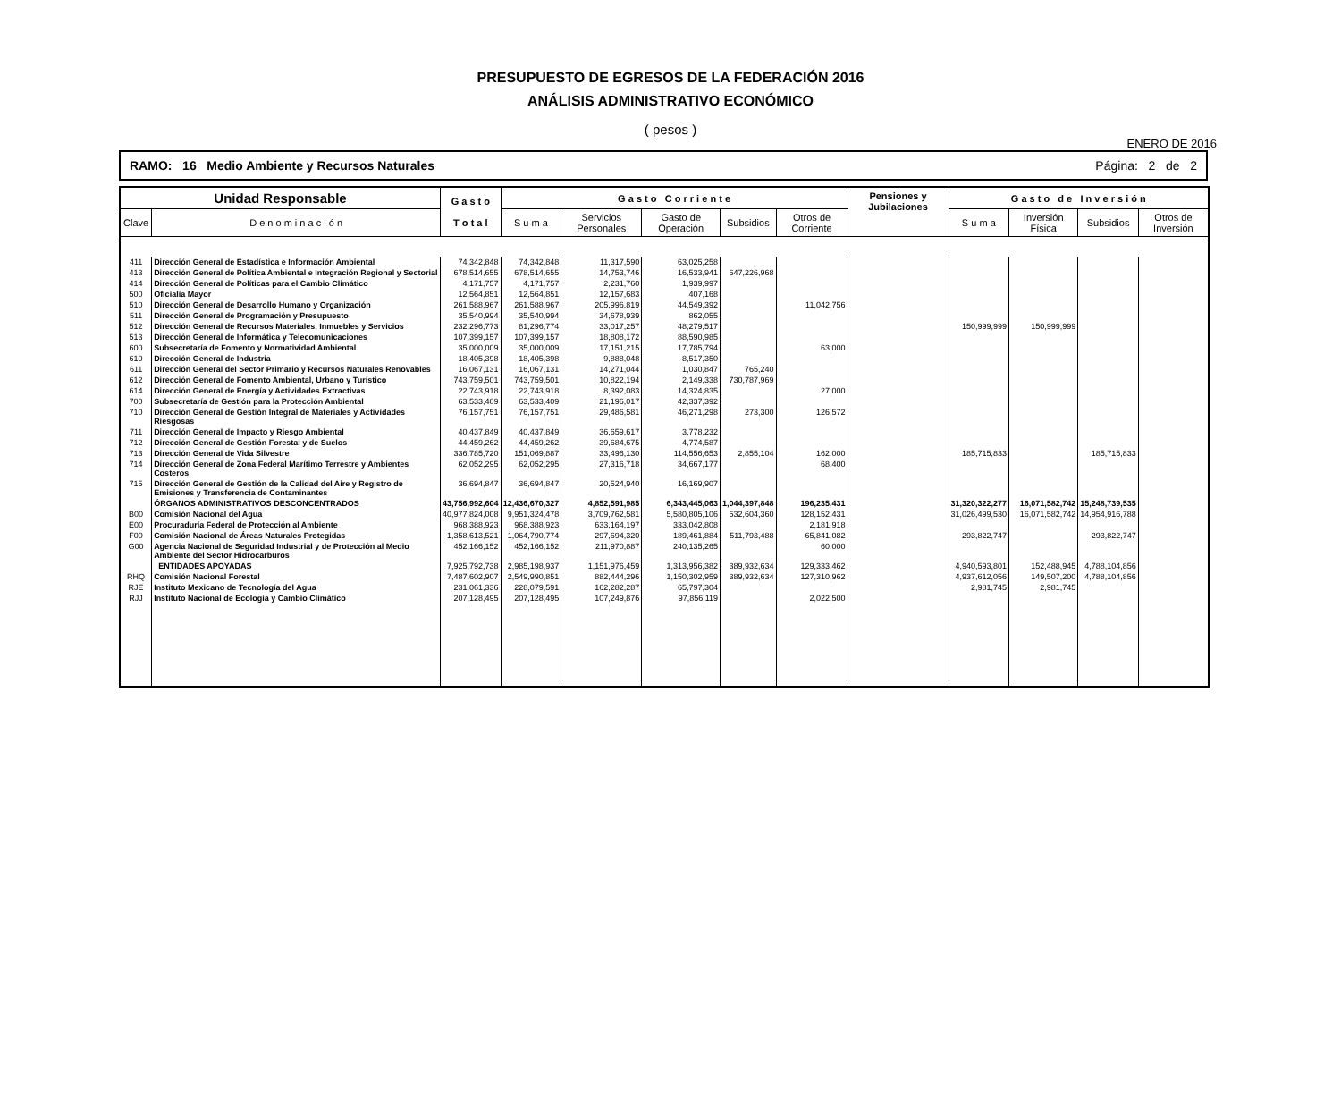PRESUPUESTO DE EGRESOS DE LA FEDERACIÓN 2016
ANÁLISIS ADMINISTRATIVO ECONÓMICO
( pesos )
ENERO DE 2016
RAMO: 16 Medio Ambiente y Recursos Naturales Página: 2 de 2
| Unidad Responsable | | G a s t o T o t a l | G a s t o C o r r i e n t e | | | | | Pensiones y Jubilaciones | G a s t o d e I n v e r s i ó n | | | |
| --- | --- | --- | --- | --- | --- | --- | --- | --- | --- | --- | --- | --- |
| Clave | D e n o m i n a c i ó n | | S u m a | Servicios Personales | Gasto de Operación | Subsidios | Otros de Corriente | | S u m a | Inversión Física | Subsidios | Otros de Inversión |
| 411 | Dirección General de Estadística e Información Ambiental | 74,342,848 | 74,342,848 | 11,317,590 | 63,025,258 | | | | | | | |
| 413 | Dirección General de Política Ambiental e Integración Regional y Sectorial | 678,514,655 | 678,514,655 | 14,753,746 | 16,533,941 | 647,226,968 | | | | | | |
| 414 | Dirección General de Políticas para el Cambio Climático | 4,171,757 | 4,171,757 | 2,231,760 | 1,939,997 | | | | | | | |
| 500 | Oficialía Mayor | 12,564,851 | 12,564,851 | 12,157,683 | 407,168 | | | | | | | |
| 510 | Dirección General de Desarrollo Humano y Organización | 261,588,967 | 261,588,967 | 205,996,819 | 44,549,392 | | 11,042,756 | | | | | |
| 511 | Dirección General de Programación y Presupuesto | 35,540,994 | 35,540,994 | 34,678,939 | 862,055 | | | | | | | |
| 512 | Dirección General de Recursos Materiales, Inmuebles y Servicios | 232,296,773 | 81,296,774 | 33,017,257 | 48,279,517 | | | | 150,999,999 | 150,999,999 | | |
| 513 | Dirección General de Informática y Telecomunicaciones | 107,399,157 | 107,399,157 | 18,808,172 | 88,590,985 | | | | | | | |
| 600 | Subsecretaría de Fomento y Normatividad Ambiental | 35,000,009 | 35,000,009 | 17,151,215 | 17,785,794 | | 63,000 | | | | | |
| 610 | Dirección General de Industria | 18,405,398 | 18,405,398 | 9,888,048 | 8,517,350 | | | | | | | |
| 611 | Dirección General del Sector Primario y Recursos Naturales Renovables | 16,067,131 | 16,067,131 | 14,271,044 | 1,030,847 | 765,240 | | | | | | |
| 612 | Dirección General de Fomento Ambiental, Urbano y Turístico | 743,759,501 | 743,759,501 | 10,822,194 | 2,149,338 | 730,787,969 | | | | | | |
| 614 | Dirección General de Energía y Actividades Extractivas | 22,743,918 | 22,743,918 | 8,392,083 | 14,324,835 | | 27,000 | | | | | |
| 700 | Subsecretaría de Gestión para la Protección Ambiental | 63,533,409 | 63,533,409 | 21,196,017 | 42,337,392 | | | | | | | |
| 710 | Dirección General de Gestión Integral de Materiales y Actividades Riesgosas | 76,157,751 | 76,157,751 | 29,486,581 | 46,271,298 | 273,300 | 126,572 | | | | | |
| 711 | Dirección General de Impacto y Riesgo Ambiental | 40,437,849 | 40,437,849 | 36,659,617 | 3,778,232 | | | | | | | |
| 712 | Dirección General de Gestión Forestal y de Suelos | 44,459,262 | 44,459,262 | 39,684,675 | 4,774,587 | | | | | | | |
| 713 | Dirección General de Vida Silvestre | 336,785,720 | 151,069,887 | 33,496,130 | 114,556,653 | 2,855,104 | 162,000 | | 185,715,833 | | 185,715,833 | |
| 714 | Dirección General de Zona Federal Marítimo Terrestre y Ambientes Costeros | 62,052,295 | 62,052,295 | 27,316,718 | 34,667,177 | | 68,400 | | | | | |
| 715 | Dirección General de Gestión de la Calidad del Aire y Registro de Emisiones y Transferencia de Contaminantes | 36,694,847 | 36,694,847 | 20,524,940 | 16,169,907 | | | | | | | |
| | ÓRGANOS ADMINISTRATIVOS DESCONCENTRADOS | 43,756,992,604 | 12,436,670,327 | 4,852,591,985 | 6,343,445,063 | 1,044,397,848 | 196,235,431 | | 31,320,322,277 | 16,071,582,742 | 15,248,739,535 | |
| B00 | Comisión Nacional del Agua | 40,977,824,008 | 9,951,324,478 | 3,709,762,581 | 5,580,805,106 | 532,604,360 | 128,152,431 | | 31,026,499,530 | 16,071,582,742 | 14,954,916,788 | |
| E00 | Procuraduría Federal de Protección al Ambiente | 968,388,923 | 968,388,923 | 633,164,197 | 333,042,808 | | 2,181,918 | | | | | |
| F00 | Comisión Nacional de Áreas Naturales Protegidas | 1,358,613,521 | 1,064,790,774 | 297,694,320 | 189,461,884 | 511,793,488 | 65,841,082 | | 293,822,747 | | 293,822,747 | |
| G00 | Agencia Nacional de Seguridad Industrial y de Protección al Medio Ambiente del Sector Hidrocarburos | 452,166,152 | 452,166,152 | 211,970,887 | 240,135,265 | | 60,000 | | | | | |
| | ENTIDADES APOYADAS | 7,925,792,738 | 2,985,198,937 | 1,151,976,459 | 1,313,956,382 | 389,932,634 | 129,333,462 | | 4,940,593,801 | 152,488,945 | 4,788,104,856 | |
| RHQ | Comisión Nacional Forestal | 7,487,602,907 | 2,549,990,851 | 882,444,296 | 1,150,302,959 | 389,932,634 | 127,310,962 | | 4,937,612,056 | 149,507,200 | 4,788,104,856 | |
| RJE | Instituto Mexicano de Tecnología del Agua | 231,061,336 | 228,079,591 | 162,282,287 | 65,797,304 | | | | 2,981,745 | 2,981,745 | | |
| RJJ | Instituto Nacional de Ecología y Cambio Climático | 207,128,495 | 207,128,495 | 107,249,876 | 97,856,119 | | 2,022,500 | | | | | |